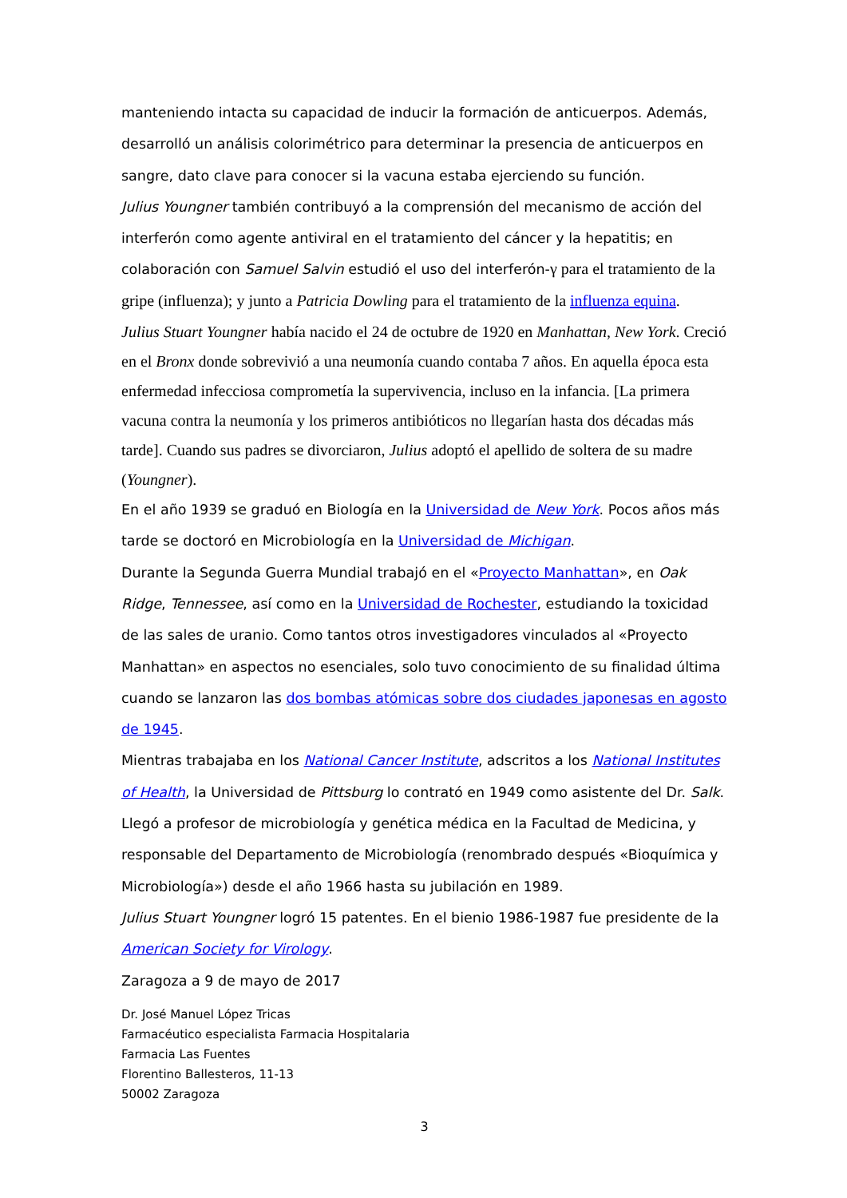manteniendo intacta su capacidad de inducir la formación de anticuerpos. Además, desarrolló un análisis colorimétrico para determinar la presencia de anticuerpos en sangre, dato clave para conocer si la vacuna estaba ejerciendo su función.
Julius Youngner también contribuyó a la comprensión del mecanismo de acción del interferón como agente antiviral en el tratamiento del cáncer y la hepatitis; en colaboración con Samuel Salvin estudió el uso del interferón-γ para el tratamiento de la gripe (influenza); y junto a Patricia Dowling para el tratamiento de la influenza equina.
Julius Stuart Youngner había nacido el 24 de octubre de 1920 en Manhattan, New York. Creció en el Bronx donde sobrevivió a una neumonía cuando contaba 7 años. En aquella época esta enfermedad infecciosa comprometía la supervivencia, incluso en la infancia. [La primera vacuna contra la neumonía y los primeros antibióticos no llegarían hasta dos décadas más tarde]. Cuando sus padres se divorciaron, Julius adoptó el apellido de soltera de su madre (Youngner).
En el año 1939 se graduó en Biología en la Universidad de New York. Pocos años más tarde se doctoró en Microbiología en la Universidad de Michigan.
Durante la Segunda Guerra Mundial trabajó en el «Proyecto Manhattan», en Oak Ridge, Tennessee, así como en la Universidad de Rochester, estudiando la toxicidad de las sales de uranio. Como tantos otros investigadores vinculados al «Proyecto Manhattan» en aspectos no esenciales, solo tuvo conocimiento de su finalidad última cuando se lanzaron las dos bombas atómicas sobre dos ciudades japonesas en agosto de 1945.
Mientras trabajaba en los National Cancer Institute, adscritos a los National Institutes of Health, la Universidad de Pittsburg lo contrató en 1949 como asistente del Dr. Salk. Llegó a profesor de microbiología y genética médica en la Facultad de Medicina, y responsable del Departamento de Microbiología (renombrado después «Bioquímica y Microbiología») desde el año 1966 hasta su jubilación en 1989.
Julius Stuart Youngner logró 15 patentes. En el bienio 1986-1987 fue presidente de la American Society for Virology.
Zaragoza a 9 de mayo de 2017
Dr. José Manuel López Tricas
Farmacéutico especialista Farmacia Hospitalaria
Farmacia Las Fuentes
Florentino Ballesteros, 11-13
50002 Zaragoza
3